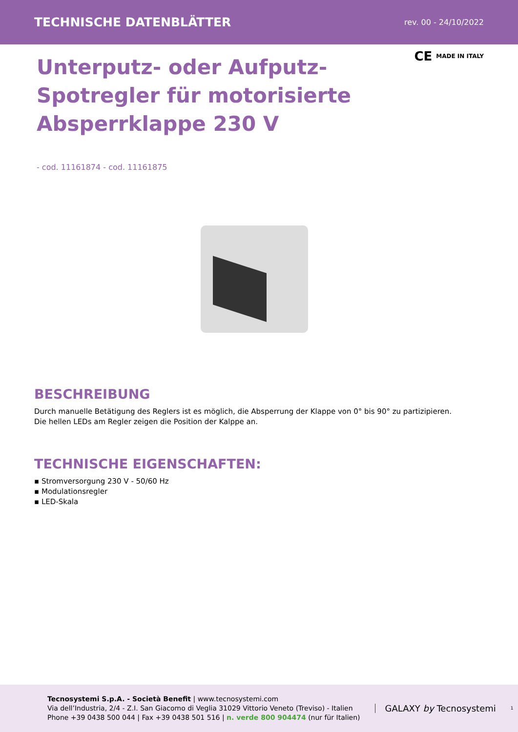TECHNISCHE DATENBLÄTTER rev. 00 - 24/10/2022
CE MADE IN ITALY
Unterputz- oder Aufputz-Spotregler für motorisierte Absperrklappe 230 V
- cod. 11161874 - cod. 11161875
BESCHREIBUNG
Durch manuelle Betätigung des Reglers ist es möglich, die Absperrung der Klappe von 0° bis 90° zu partizipieren.
Die hellen LEDs am Regler zeigen die Position der Kalppe an.
TECHNISCHE EIGENSCHAFTEN:
▪ Stromversorgung 230 V - 50/60 Hz
▪ Modulationsregler
▪ LED-Skala
Tecnosystemi S.p.A. - Società Benefit | www.tecnosystemi.com
Via dell’Industria, 2/4 - Z.I. San Giacomo di Veglia 31029 Vittorio Veneto (Treviso) - Italien
Phone +39 0438 500 044 | Fax +39 0438 501 516 | n. verde 800 904474 (nur für Italien)
GALAXY by Tecnosystemi
1